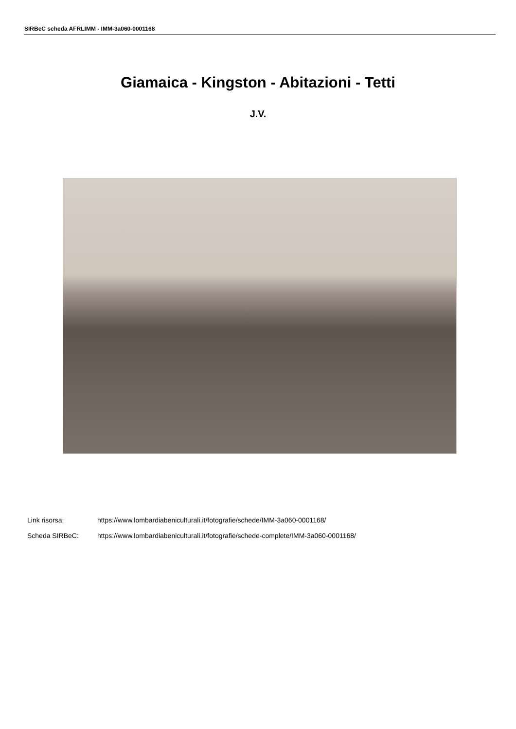SIRBeC scheda AFRLIMM - IMM-3a060-0001168
Giamaica - Kingston - Abitazioni - Tetti
J.V.
Link risorsa: https://www.lombardiabeniculturali.it/fotografie/schede/IMM-3a060-0001168/
Scheda SIRBeC: https://www.lombardiabeniculturali.it/fotografie/schede-complete/IMM-3a060-0001168/